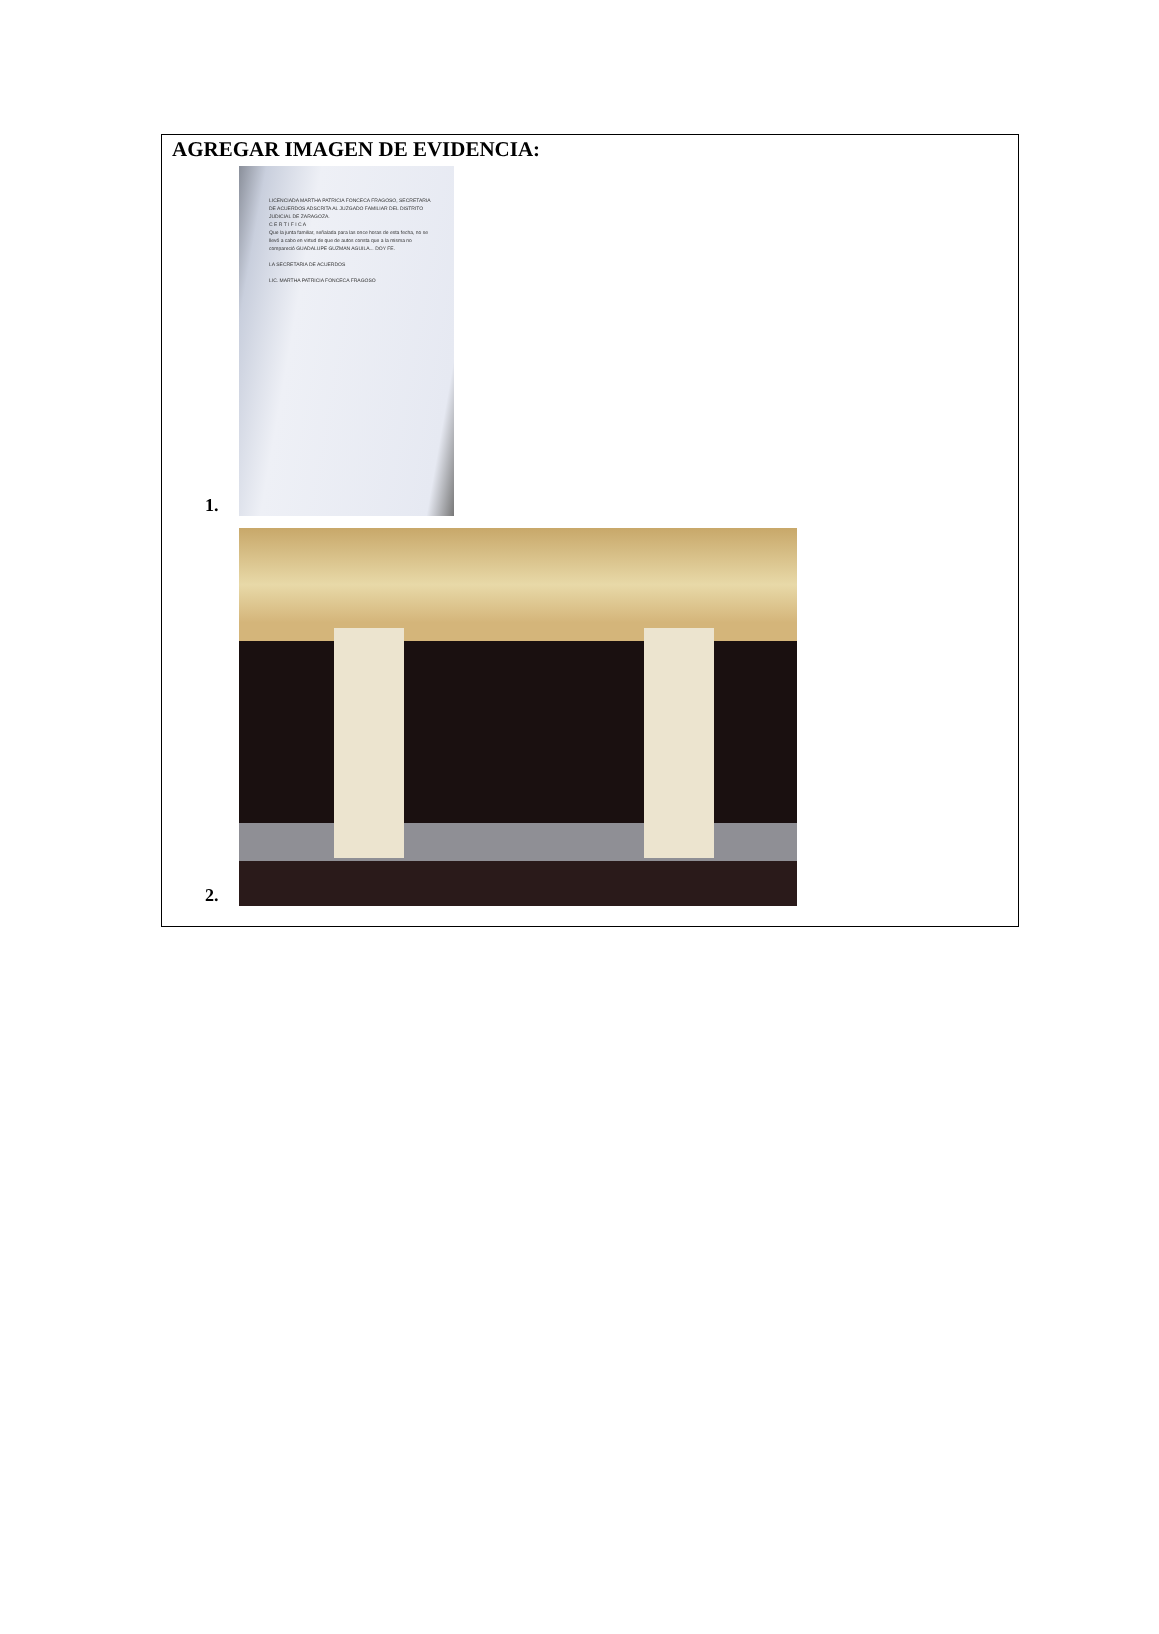AGREGAR IMAGEN DE EVIDENCIA:
1.
LICENCIADA MARTHA PATRICIA FONCECA FRAGOSO, SECRETARIA DE ACUERDOS ADSCRITA AL JUZGADO FAMILIAR DEL DISTRITO JUDICIAL DE ZARAGOZA.
C E R T I F I C A
Que la junta familiar, señalada para las once horas de esta fecha, no se llevó a cabo en virtud de que de autos consta que a la misma no compareció GUADALUPE GUZMAN AGUILA... DOY FE.
LA SECRETARIA DE ACUERDOS
LIC. MARTHA PATRICIA FONCECA FRAGOSO
2.